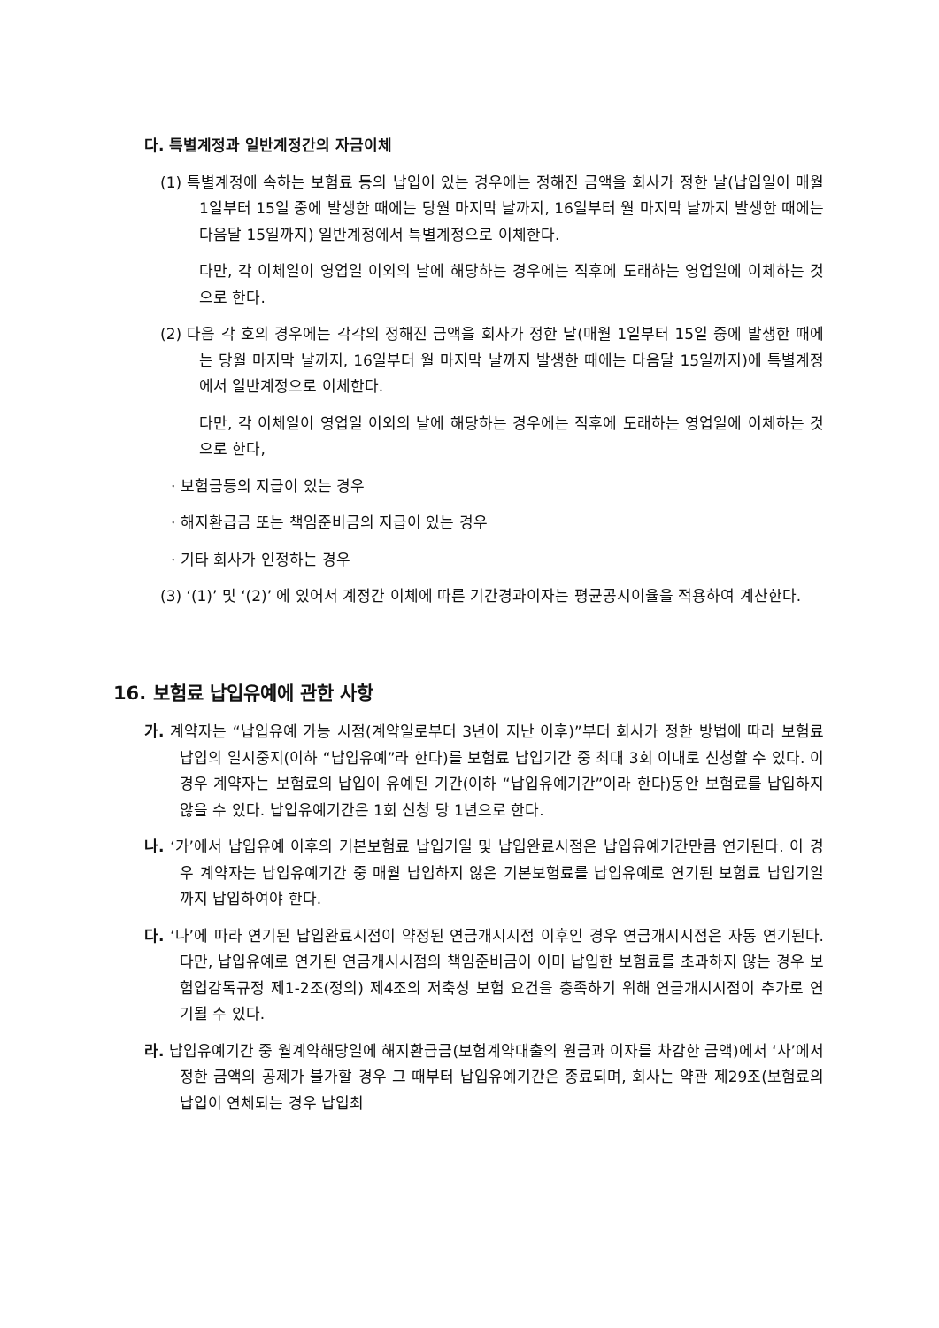다. 특별계정과 일반계정간의 자금이체
(1) 특별계정에 속하는 보험료 등의 납입이 있는 경우에는 정해진 금액을 회사가 정한 날(납입일이 매월 1일부터 15일 중에 발생한 때에는 당월 마지막 날까지, 16일부터 월 마지막 날까지 발생한 때에는 다음달 15일까지) 일반계정에서 특별계정으로 이체한다.
다만, 각 이체일이 영업일 이외의 날에 해당하는 경우에는 직후에 도래하는 영업일에 이체하는 것으로 한다.
(2) 다음 각 호의 경우에는 각각의 정해진 금액을 회사가 정한 날(매월 1일부터 15일 중에 발생한 때에는 당월 마지막 날까지, 16일부터 월 마지막 날까지 발생한 때에는 다음달 15일까지)에 특별계정에서 일반계정으로 이체한다.
다만, 각 이체일이 영업일 이외의 날에 해당하는 경우에는 직후에 도래하는 영업일에 이체하는 것으로 한다,
· 보험금등의 지급이 있는 경우
· 해지환급금 또는 책임준비금의 지급이 있는 경우
· 기타 회사가 인정하는 경우
(3) ‘(1)’ 및 ‘(2)’ 에 있어서 계정간 이체에 따른 기간경과이자는 평균공시이율을 적용하여 계산한다.
16. 보험료 납입유예에 관한 사항
가. 계약자는 “납입유예 가능 시점(계약일로부터 3년이 지난 이후)”부터 회사가 정한 방법에 따라 보험료 납입의 일시중지(이하 “납입유예”라 한다)를 보험료 납입기간 중 최대 3회 이내로 신청할 수 있다. 이 경우 계약자는 보험료의 납입이 유예된 기간(이하 “납입유예기간”이라 한다)동안 보험료를 납입하지 않을 수 있다. 납입유예기간은 1회 신청 당 1년으로 한다.
나. ‘가’에서 납입유예 이후의 기본보험료 납입기일 및 납입완료시점은 납입유예기간만큼 연기된다. 이 경우 계약자는 납입유예기간 중 매월 납입하지 않은 기본보험료를 납입유예로 연기된 보험료 납입기일까지 납입하여야 한다.
다. ‘나’에 따라 연기된 납입완료시점이 약정된 연금개시시점 이후인 경우 연금개시시점은 자동 연기된다. 다만, 납입유예로 연기된 연금개시시점의 책임준비금이 이미 납입한 보험료를 초과하지 않는 경우 보험업감독규정 제1-2조(정의) 제4조의 저축성 보험 요건을 충족하기 위해 연금개시시점이 추가로 연기될 수 있다.
라. 납입유예기간 중 월계약해당일에 해지환급금(보험계약대출의 원금과 이자를 차감한 금액)에서 ‘사’에서 정한 금액의 공제가 불가할 경우 그 때부터 납입유예기간은 종료되며, 회사는 약관 제29조(보험료의 납입이 연체되는 경우 납입최